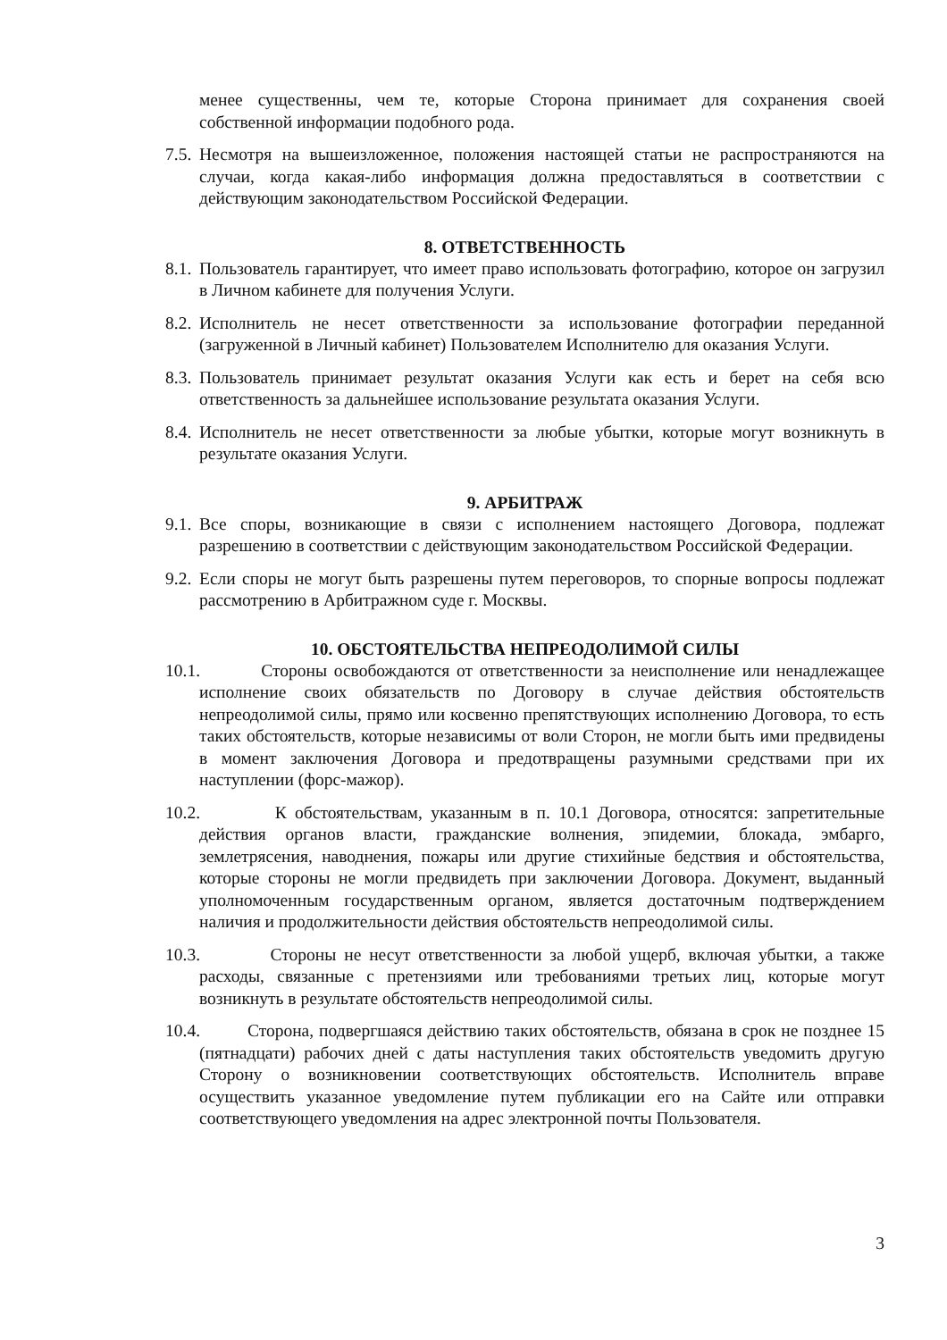менее существенны, чем те, которые Сторона принимает для сохранения своей собственной информации подобного рода.
7.5. Несмотря на вышеизложенное, положения настоящей статьи не распространяются на случаи, когда какая-либо информация должна предоставляться в соответствии с действующим законодательством Российской Федерации.
8. ОТВЕТСТВЕННОСТЬ
8.1. Пользователь гарантирует, что имеет право использовать фотографию, которое он загрузил в Личном кабинете для получения Услуги.
8.2. Исполнитель не несет ответственности за использование фотографии переданной (загруженной в Личный кабинет) Пользователем Исполнителю для оказания Услуги.
8.3. Пользователь принимает результат оказания Услуги как есть и берет на себя всю ответственность за дальнейшее использование результата оказания Услуги.
8.4. Исполнитель не несет ответственности за любые убытки, которые могут возникнуть в результате оказания Услуги.
9. АРБИТРАЖ
9.1. Все споры, возникающие в связи с исполнением настоящего Договора, подлежат разрешению в соответствии с действующим законодательством Российской Федерации.
9.2. Если споры не могут быть разрешены путем переговоров, то спорные вопросы подлежат рассмотрению в Арбитражном суде г. Москвы.
10. ОБСТОЯТЕЛЬСТВА НЕПРЕОДОЛИМОЙ СИЛЫ
10.1. Стороны освобождаются от ответственности за неисполнение или ненадлежащее исполнение своих обязательств по Договору в случае действия обстоятельств непреодолимой силы, прямо или косвенно препятствующих исполнению Договора, то есть таких обстоятельств, которые независимы от воли Сторон, не могли быть ими предвидены в момент заключения Договора и предотвращены разумными средствами при их наступлении (форс-мажор).
10.2. К обстоятельствам, указанным в п. 10.1 Договора, относятся: запретительные действия органов власти, гражданские волнения, эпидемии, блокада, эмбарго, землетрясения, наводнения, пожары или другие стихийные бедствия и обстоятельства, которые стороны не могли предвидеть при заключении Договора. Документ, выданный уполномоченным государственным органом, является достаточным подтверждением наличия и продолжительности действия обстоятельств непреодолимой силы.
10.3. Стороны не несут ответственности за любой ущерб, включая убытки, а также расходы, связанные с претензиями или требованиями третьих лиц, которые могут возникнуть в результате обстоятельств непреодолимой силы.
10.4. Сторона, подвергшаяся действию таких обстоятельств, обязана в срок не позднее 15 (пятнадцати) рабочих дней с даты наступления таких обстоятельств уведомить другую Сторону о возникновении соответствующих обстоятельств. Исполнитель вправе осуществить указанное уведомление путем публикации его на Сайте или отправки соответствующего уведомления на адрес электронной почты Пользователя.
3